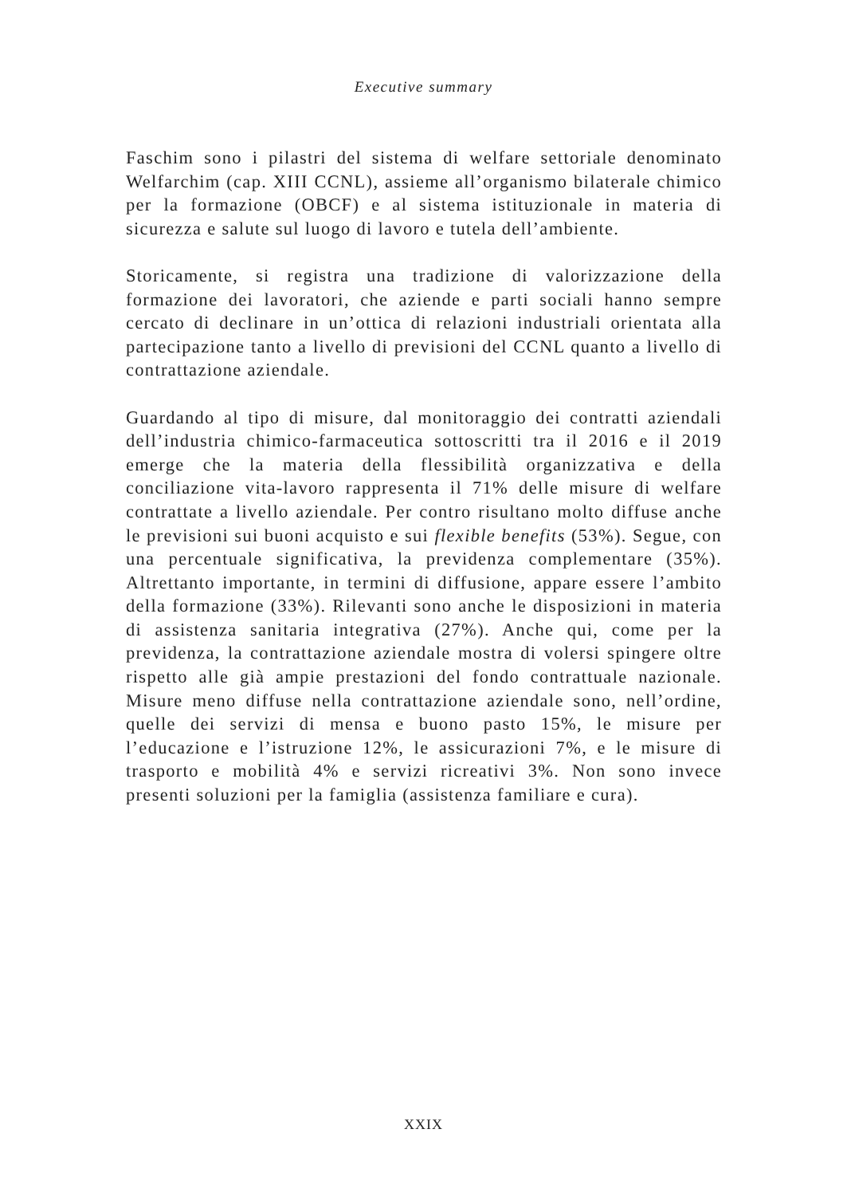Executive summary
Faschim sono i pilastri del sistema di welfare settoriale denominato Welfarchim (cap. XIII CCNL), assieme all’organismo bilaterale chimico per la formazione (OBCF) e al sistema istituzionale in materia di sicurezza e salute sul luogo di lavoro e tutela dell’ambiente.
Storicamente, si registra una tradizione di valorizzazione della formazione dei lavoratori, che aziende e parti sociali hanno sempre cercato di declinare in un’ottica di relazioni industriali orientata alla partecipazione tanto a livello di previsioni del CCNL quanto a livello di contrattazione aziendale.
Guardando al tipo di misure, dal monitoraggio dei contratti aziendali dell’industria chimico-farmaceutica sottoscritti tra il 2016 e il 2019 emerge che la materia della flessibilità organizzativa e della conciliazione vita-lavoro rappresenta il 71% delle misure di welfare contrattate a livello aziendale. Per contro risultano molto diffuse anche le previsioni sui buoni acquisto e sui flexible benefits (53%). Segue, con una percentuale significativa, la previdenza complementare (35%). Altrettanto importante, in termini di diffusione, appare essere l’ambito della formazione (33%). Rilevanti sono anche le disposizioni in materia di assistenza sanitaria integrativa (27%). Anche qui, come per la previdenza, la contrattazione aziendale mostra di volersi spingere oltre rispetto alle già ampie prestazioni del fondo contrattuale nazionale. Misure meno diffuse nella contrattazione aziendale sono, nell’ordine, quelle dei servizi di mensa e buono pasto 15%, le misure per l’educazione e l’istruzione 12%, le assicurazioni 7%, e le misure di trasporto e mobilità 4% e servizi ricreativi 3%. Non sono invece presenti soluzioni per la famiglia (assistenza familiare e cura).
XXIX